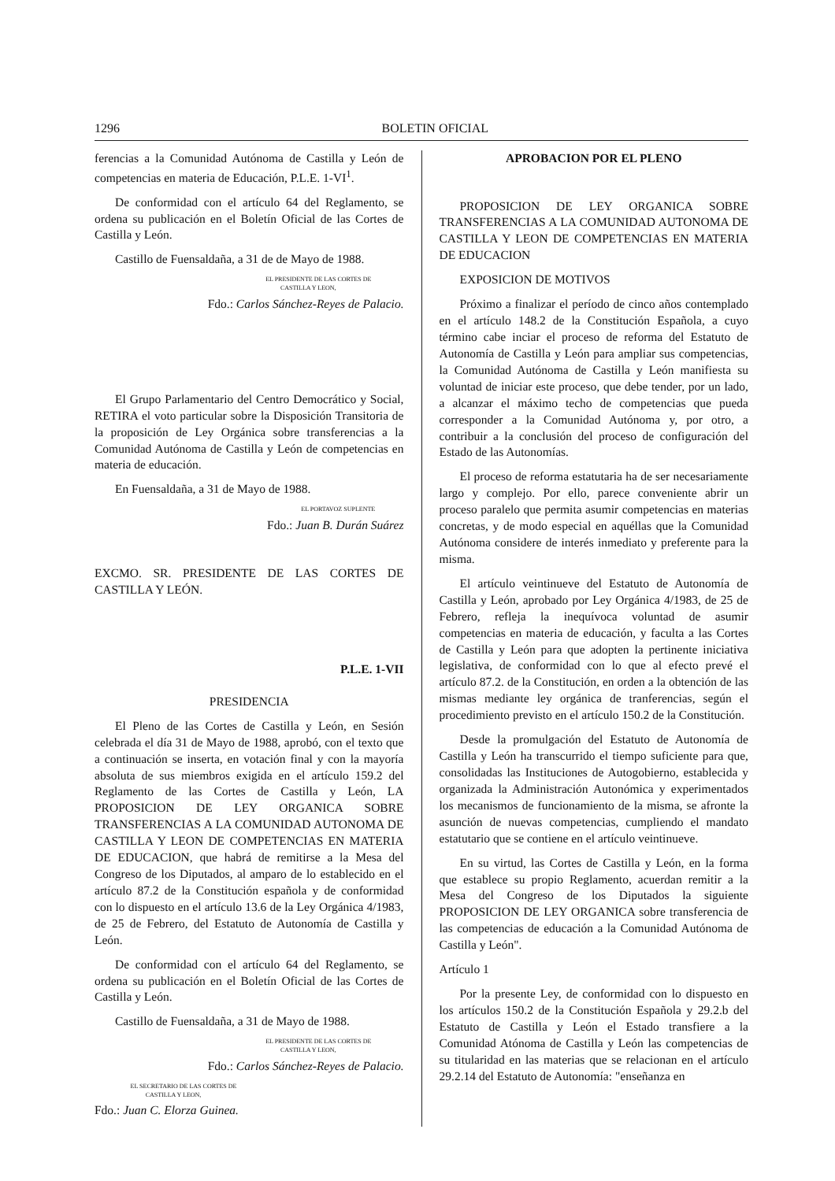1296 BOLETIN OFICIAL
ferencias a la Comunidad Autónoma de Castilla y León de competencias en materia de Educación, P.L.E. 1-VI<sup>1</sup>.
De conformidad con el artículo 64 del Reglamento, se ordena su publicación en el Boletín Oficial de las Cortes de Castilla y León.
Castillo de Fuensaldaña, a 31 de de Mayo de 1988.
EL PRESIDENTE DE LAS CORTES DE
CASTILLA Y LEON,
Fdo.: Carlos Sánchez-Reyes de Palacio.
El Grupo Parlamentario del Centro Democrático y Social, RETIRA el voto particular sobre la Disposición Transitoria de la proposición de Ley Orgánica sobre transferencias a la Comunidad Autónoma de Castilla y León de competencias en materia de educación.
En Fuensaldaña, a 31 de Mayo de 1988.
EL PORTAVOZ SUPLENTE
Fdo.: Juan B. Durán Suárez
EXCMO. SR. PRESIDENTE DE LAS CORTES DE CASTILLA Y LEÓN.
P.L.E. 1-VII
PRESIDENCIA
El Pleno de las Cortes de Castilla y León, en Sesión celebrada el día 31 de Mayo de 1988, aprobó, con el texto que a continuación se inserta, en votación final y con la mayoría absoluta de sus miembros exigida en el artículo 159.2 del Reglamento de las Cortes de Castilla y León, LA PROPOSICION DE LEY ORGANICA SOBRE TRANSFERENCIAS A LA COMUNIDAD AUTONOMA DE CASTILLA Y LEON DE COMPETENCIAS EN MATERIA DE EDUCACION, que habrá de remitirse a la Mesa del Congreso de los Diputados, al amparo de lo establecido en el artículo 87.2 de la Constitución española y de conformidad con lo dispuesto en el artículo 13.6 de la Ley Orgánica 4/1983, de 25 de Febrero, del Estatuto de Autonomía de Castilla y León.
De conformidad con el artículo 64 del Reglamento, se ordena su publicación en el Boletín Oficial de las Cortes de Castilla y León.
Castillo de Fuensaldaña, a 31 de Mayo de 1988.
EL PRESIDENTE DE LAS CORTES DE
CASTILLA Y LEON,
Fdo.: Carlos Sánchez-Reyes de Palacio.
EL SECRETARIO DE LAS CORTES DE
CASTILLA Y LEON,
Fdo.: Juan C. Elorza Guinea.
APROBACION POR EL PLENO
PROPOSICION DE LEY ORGANICA SOBRE TRANSFERENCIAS A LA COMUNIDAD AUTONOMA DE CASTILLA Y LEON DE COMPETENCIAS EN MATERIA DE EDUCACION
EXPOSICION DE MOTIVOS
Próximo a finalizar el período de cinco años contemplado en el artículo 148.2 de la Constitución Española, a cuyo término cabe inciar el proceso de reforma del Estatuto de Autonomía de Castilla y León para ampliar sus competencias, la Comunidad Autónoma de Castilla y León manifiesta su voluntad de iniciar este proceso, que debe tender, por un lado, a alcanzar el máximo techo de competencias que pueda corresponder a la Comunidad Autónoma y, por otro, a contribuir a la conclusión del proceso de configuración del Estado de las Autonomías.
El proceso de reforma estatutaria ha de ser necesariamente largo y complejo. Por ello, parece conveniente abrir un proceso paralelo que permita asumir competencias en materias concretas, y de modo especial en aquéllas que la Comunidad Autónoma considere de interés inmediato y preferente para la misma.
El artículo veintinueve del Estatuto de Autonomía de Castilla y León, aprobado por Ley Orgánica 4/1983, de 25 de Febrero, refleja la inequívoca voluntad de asumir competencias en materia de educación, y faculta a las Cortes de Castilla y León para que adopten la pertinente iniciativa legislativa, de conformidad con lo que al efecto prevé el artículo 87.2. de la Constitución, en orden a la obtención de las mismas mediante ley orgánica de tranferencias, según el procedimiento previsto en el artículo 150.2 de la Constitución.
Desde la promulgación del Estatuto de Autonomía de Castilla y León ha transcurrido el tiempo suficiente para que, consolidadas las Instituciones de Autogobierno, establecida y organizada la Administración Autonómica y experimentados los mecanismos de funcionamiento de la misma, se afronte la asunción de nuevas competencias, cumpliendo el mandato estatutario que se contiene en el artículo veintinueve.
En su virtud, las Cortes de Castilla y León, en la forma que establece su propio Reglamento, acuerdan remitir a la Mesa del Congreso de los Diputados la siguiente PROPOSICION DE LEY ORGANICA sobre transferencia de las competencias de educación a la Comunidad Autónoma de Castilla y León".
Artículo 1
Por la presente Ley, de conformidad con lo dispuesto en los artículos 150.2 de la Constitución Española y 29.2.b del Estatuto de Castilla y León el Estado transfiere a la Comunidad Atónoma de Castilla y León las competencias de su titularidad en las materias que se relacionan en el artículo 29.2.14 del Estatuto de Autonomía: "enseñanza en